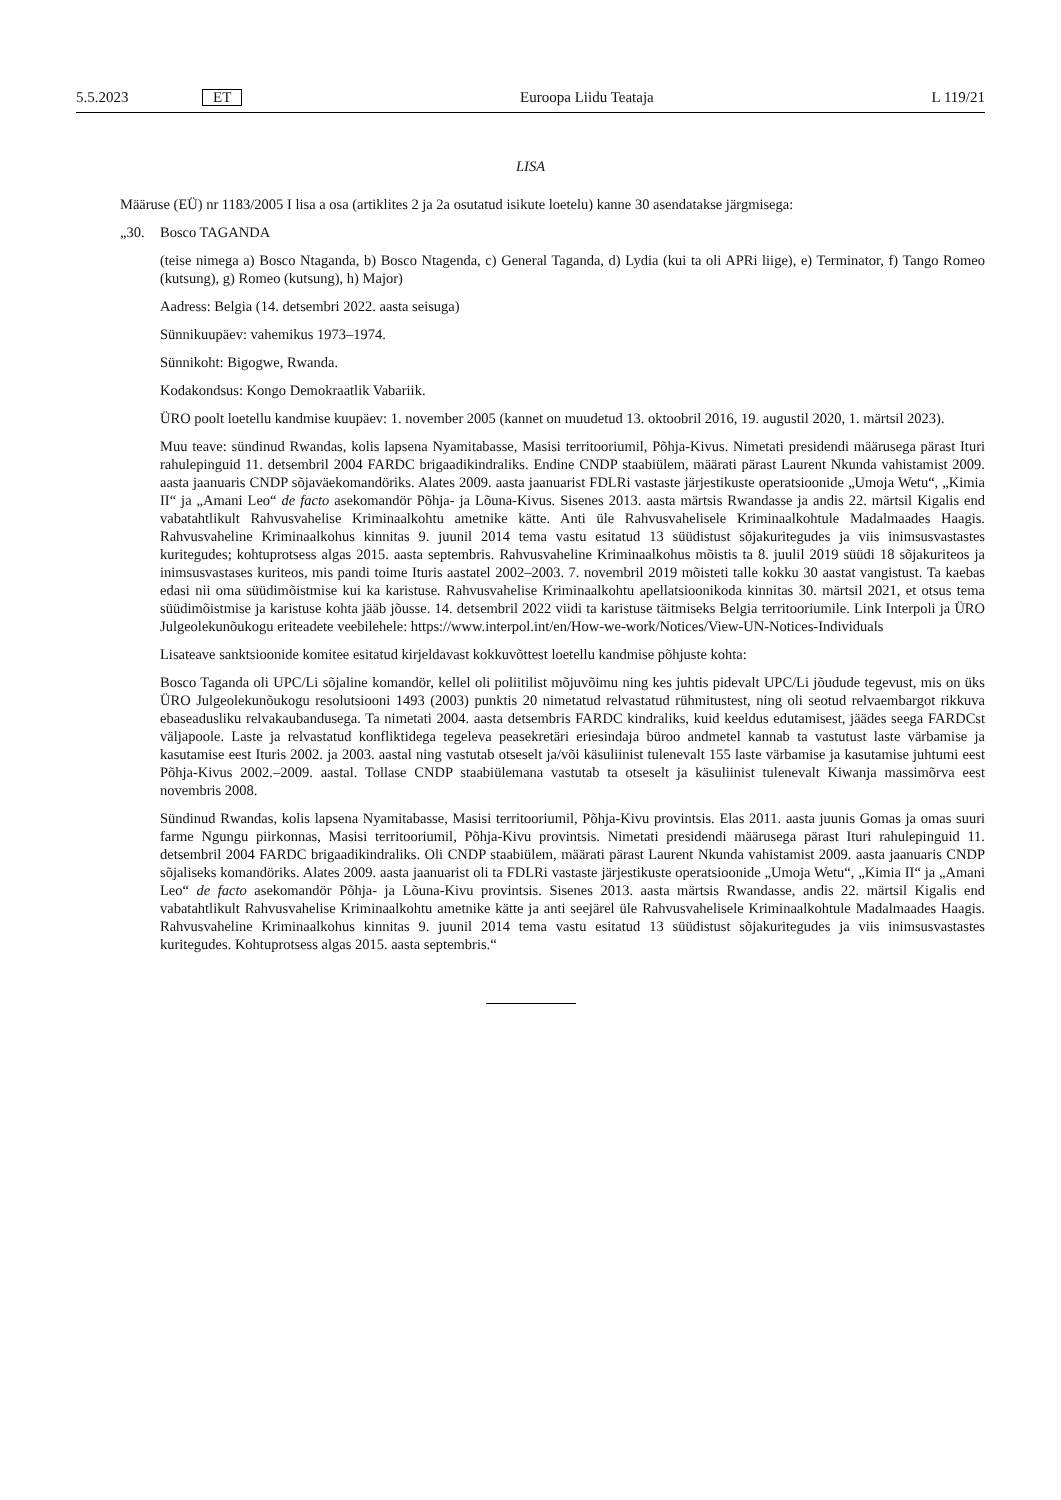5.5.2023 ET Euroopa Liidu Teataja L 119/21
LISA
Määruse (EÜ) nr 1183/2005 I lisa a osa (artiklites 2 ja 2a osutatud isikute loetelu) kanne 30 asendatakse järgmisega:
„30. Bosco TAGANDA
(teise nimega a) Bosco Ntaganda, b) Bosco Ntagenda, c) General Taganda, d) Lydia (kui ta oli APRi liige), e) Terminator, f) Tango Romeo (kutsung), g) Romeo (kutsung), h) Major)
Aadress: Belgia (14. detsembri 2022. aasta seisuga)
Sünnikuupäev: vahemikus 1973–1974.
Sünnikoht: Bigogwe, Rwanda.
Kodakondsus: Kongo Demokraatlik Vabariik.
ÜRO poolt loetellu kandmise kuupäev: 1. november 2005 (kannet on muudetud 13. oktoobril 2016, 19. augustil 2020, 1. märtsil 2023).
Muu teave: sündinud Rwandas, kolis lapsena Nyamitabasse, Masisi territooriumil, Põhja-Kivus. Nimetati presidendi määrusega pärast Ituri rahulepinguid 11. detsembril 2004 FARDC brigaadikindraliks. Endine CNDP staabiülem, määrati pärast Laurent Nkunda vahistamist 2009. aasta jaanuaris CNDP sõjaväekomandöriks. Alates 2009. aasta jaanuarist FDLRi vastaste järjestikuste operatsioonide „Umoja Wetu“, „Kimia II“ ja „Amani Leo“ de facto asekomandör Põhja- ja Lõuna-Kivus. Sisenes 2013. aasta märtsis Rwandasse ja andis 22. märtsil Kigalis end vabatahtlikult Rahvusvahelise Kriminaalkohtu ametnike kätte. Anti üle Rahvusvahelisele Kriminaalkohtule Madalmaades Haagis. Rahvusvaheline Kriminaalkohus kinnitas 9. juunil 2014 tema vastu esitatud 13 süüdistust sõjakuritegudes ja viis inimsusvastastes kuritegudes; kohtuprotsess algas 2015. aasta septembris. Rahvusvaheline Kriminaalkohus mõistis ta 8. juulil 2019 süüdi 18 sõjakuriteos ja inimsusvastases kuriteos, mis pandi toime Ituris aastatel 2002–2003. 7. novembril 2019 mõisteti talle kokku 30 aastat vangistust. Ta kaebas edasi nii oma süüdimõistmise kui ka karistuse. Rahvusvahelise Kriminaalkohtu apellatsioonikoda kinnitas 30. märtsil 2021, et otsus tema süüdimõistmise ja karistuse kohta jääb jõusse. 14. detsembril 2022 viidi ta karistuse täitmiseks Belgia territooriumile. Link Interpoli ja ÜRO Julgeolekunõukogu eriteadete veebilehele: https://www.interpol.int/en/How-we-work/Notices/View-UN-Notices-Individuals
Lisateave sanktsioonide komitee esitatud kirjeldavast kokkuvõttest loetellu kandmise põhjuste kohta:
Bosco Taganda oli UPC/Li sõjaline komandör, kellel oli poliitilist mõjuvõimu ning kes juhtis pidevalt UPC/Li jõudude tegevust, mis on üks ÜRO Julgeolekunõukogu resolutsiooni 1493 (2003) punktis 20 nimetatud relvastatud rühmitustest, ning oli seotud relvaembargot rikkuva ebaseadusliku relvakaubandusega. Ta nimetati 2004. aasta detsembris FARDC kindraliks, kuid keeldus edutamisest, jäädes seega FARDCst väljapoole. Laste ja relvastatud konfliktidega tegeleva peasekretäri eriesindaja büroo andmetel kannab ta vastutust laste värbamise ja kasutamise eest Ituris 2002. ja 2003. aastal ning vastutab otseselt ja/või käsuliinist tulenevalt 155 laste värbamise ja kasutamise juhtumi eest Põhja-Kivus 2002.–2009. aastal. Tollase CNDP staabiülemana vastutab ta otseselt ja käsuliinist tulenevalt Kiwanja massimõrva eest novembris 2008.
Sündinud Rwandas, kolis lapsena Nyamitabasse, Masisi territooriumil, Põhja-Kivu provintsis. Elas 2011. aasta juunis Gomas ja omas suuri farme Ngungu piirkonnas, Masisi territooriumil, Põhja-Kivu provintsis. Nimetati presidendi määrusega pärast Ituri rahulepinguid 11. detsembril 2004 FARDC brigaadikindraliks. Oli CNDP staabiülem, määrati pärast Laurent Nkunda vahistamist 2009. aasta jaanuaris CNDP sõjaliseks komandöriks. Alates 2009. aasta jaanuarist oli ta FDLRi vastaste järjestikuste operatsioonide „Umoja Wetu“, „Kimia II“ ja „Amani Leo“ de facto asekomandör Põhja- ja Lõuna-Kivu provintsis. Sisenes 2013. aasta märtsis Rwandasse, andis 22. märtsil Kigalis end vabatahtlikult Rahvusvahelise Kriminaalkohtu ametnike kätte ja anti seejärel üle Rahvusvahelisele Kriminaalkohtule Madalmaades Haagis. Rahvusvaheline Kriminaalkohus kinnitas 9. juunil 2014 tema vastu esitatud 13 süüdistust sõjakuritegudes ja viis inimsusvastastes kuritegudes. Kohtuprotsess algas 2015. aasta septembris.“